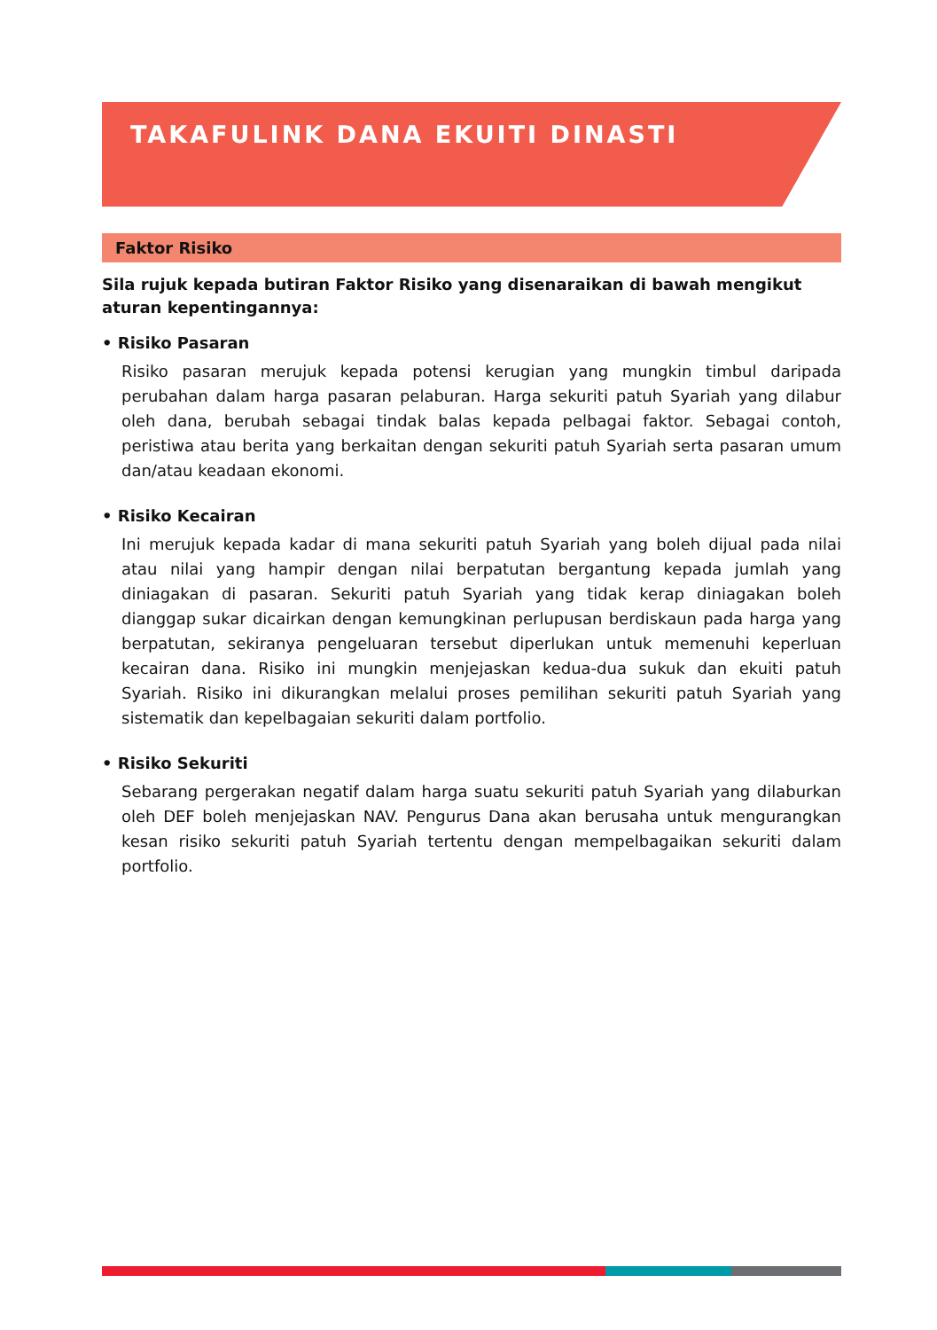TAKAFULINK DANA EKUITI DINASTI
Faktor Risiko
Sila rujuk kepada butiran Faktor Risiko yang disenaraikan di bawah mengikut aturan kepentingannya:
• Risiko Pasaran
Risiko pasaran merujuk kepada potensi kerugian yang mungkin timbul daripada perubahan dalam harga pasaran pelaburan. Harga sekuriti patuh Syariah yang dilabur oleh dana, berubah sebagai tindak balas kepada pelbagai faktor. Sebagai contoh, peristiwa atau berita yang berkaitan dengan sekuriti patuh Syariah serta pasaran umum dan/atau keadaan ekonomi.
• Risiko Kecairan
Ini merujuk kepada kadar di mana sekuriti patuh Syariah yang boleh dijual pada nilai atau nilai yang hampir dengan nilai berpatutan bergantung kepada jumlah yang diniagakan di pasaran. Sekuriti patuh Syariah yang tidak kerap diniagakan boleh dianggap sukar dicairkan dengan kemungkinan perlupusan berdiskaun pada harga yang berpatutan, sekiranya pengeluaran tersebut diperlukan untuk memenuhi keperluan kecairan dana. Risiko ini mungkin menjejaskan kedua-dua sukuk dan ekuiti patuh Syariah. Risiko ini dikurangkan melalui proses pemilihan sekuriti patuh Syariah yang sistematik dan kepelbagaian sekuriti dalam portfolio.
• Risiko Sekuriti
Sebarang pergerakan negatif dalam harga suatu sekuriti patuh Syariah yang dilaburkan oleh DEF boleh menjejaskan NAV. Pengurus Dana akan berusaha untuk mengurangkan kesan risiko sekuriti patuh Syariah tertentu dengan mempelbagaikan sekuriti dalam portfolio.